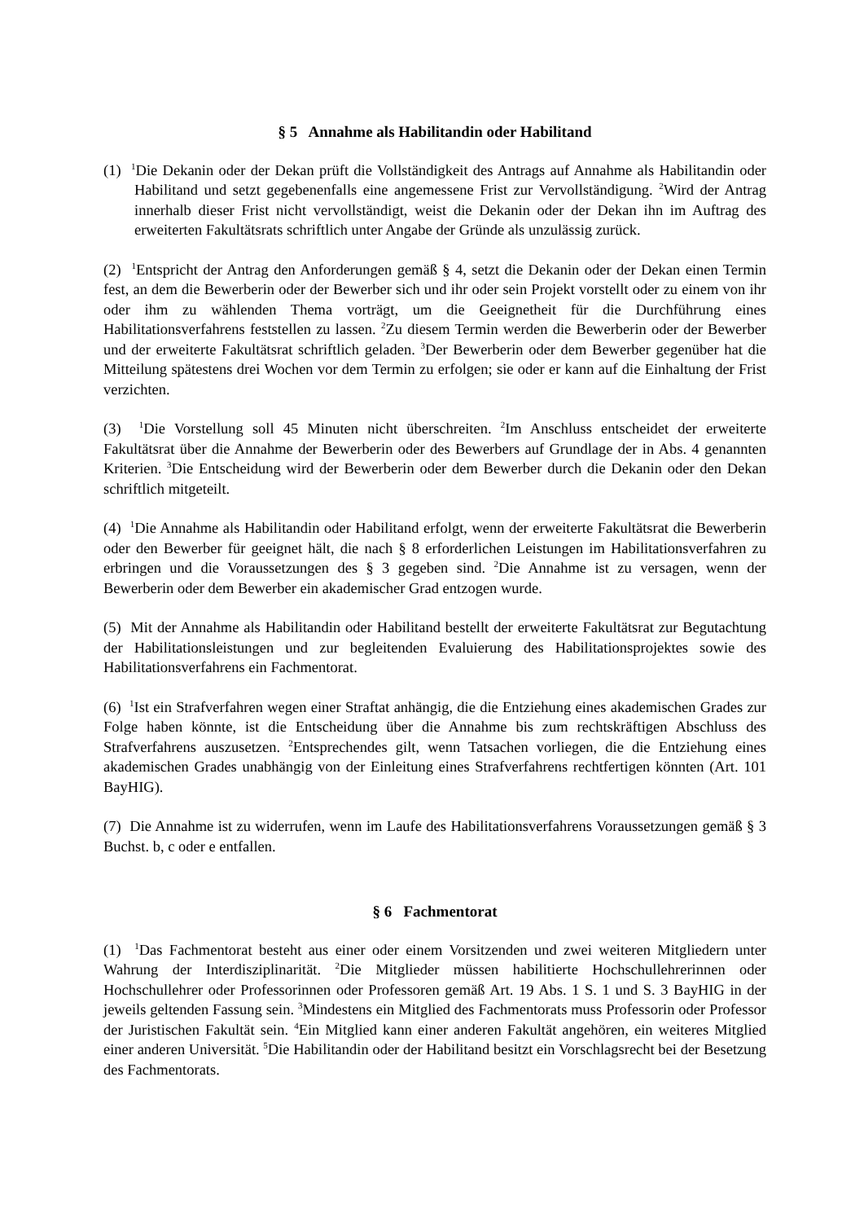§ 5 Annahme als Habilitandin oder Habilitand
(1) <sup>1</sup>Die Dekanin oder der Dekan prüft die Vollständigkeit des Antrags auf Annahme als Habilitandin oder Habilitand und setzt gegebenenfalls eine angemessene Frist zur Vervollständigung. <sup>2</sup>Wird der Antrag innerhalb dieser Frist nicht vervollständigt, weist die Dekanin oder der Dekan ihn im Auftrag des erweiterten Fakultätsrats schriftlich unter Angabe der Gründe als unzulässig zurück.
(2) <sup>1</sup>Entspricht der Antrag den Anforderungen gemäß § 4, setzt die Dekanin oder der Dekan einen Termin fest, an dem die Bewerberin oder der Bewerber sich und ihr oder sein Projekt vorstellt oder zu einem von ihr oder ihm zu wählenden Thema vorträgt, um die Geeignetheit für die Durchführung eines Habilitationsverfahrens feststellen zu lassen. <sup>2</sup>Zu diesem Termin werden die Bewerberin oder der Bewerber und der erweiterte Fakultätsrat schriftlich geladen. <sup>3</sup>Der Bewerberin oder dem Bewerber gegenüber hat die Mitteilung spätestens drei Wochen vor dem Termin zu erfolgen; sie oder er kann auf die Einhaltung der Frist verzichten.
(3) <sup>1</sup>Die Vorstellung soll 45 Minuten nicht überschreiten. <sup>2</sup>Im Anschluss entscheidet der erweiterte Fakultätsrat über die Annahme der Bewerberin oder des Bewerbers auf Grundlage der in Abs. 4 genannten Kriterien. <sup>3</sup>Die Entscheidung wird der Bewerberin oder dem Bewerber durch die Dekanin oder den Dekan schriftlich mitgeteilt.
(4) <sup>1</sup>Die Annahme als Habilitandin oder Habilitand erfolgt, wenn der erweiterte Fakultätsrat die Bewerberin oder den Bewerber für geeignet hält, die nach § 8 erforderlichen Leistungen im Habilitationsverfahren zu erbringen und die Voraussetzungen des § 3 gegeben sind. <sup>2</sup>Die Annahme ist zu versagen, wenn der Bewerberin oder dem Bewerber ein akademischer Grad entzogen wurde.
(5) Mit der Annahme als Habilitandin oder Habilitand bestellt der erweiterte Fakultätsrat zur Begutachtung der Habilitationsleistungen und zur begleitenden Evaluierung des Habilitationsprojektes sowie des Habilitationsverfahrens ein Fachmentorat.
(6) <sup>1</sup>Ist ein Strafverfahren wegen einer Straftat anhängig, die die Entziehung eines akademischen Grades zur Folge haben könnte, ist die Entscheidung über die Annahme bis zum rechtskräftigen Abschluss des Strafverfahrens auszusetzen. <sup>2</sup>Entsprechendes gilt, wenn Tatsachen vorliegen, die die Entziehung eines akademischen Grades unabhängig von der Einleitung eines Strafverfahrens rechtfertigen könnten (Art. 101 BayHIG).
(7) Die Annahme ist zu widerrufen, wenn im Laufe des Habilitationsverfahrens Voraussetzungen gemäß § 3 Buchst. b, c oder e entfallen.
§ 6 Fachmentorat
(1) <sup>1</sup>Das Fachmentorat besteht aus einer oder einem Vorsitzenden und zwei weiteren Mitgliedern unter Wahrung der Interdisziplinarität. <sup>2</sup>Die Mitglieder müssen habilitierte Hochschullehrerinnen oder Hochschullehrer oder Professorinnen oder Professoren gemäß Art. 19 Abs. 1 S. 1 und S. 3 BayHIG in der jeweils geltenden Fassung sein. <sup>3</sup>Mindestens ein Mitglied des Fachmentorats muss Professorin oder Professor der Juristischen Fakultät sein. <sup>4</sup>Ein Mitglied kann einer anderen Fakultät angehören, ein weiteres Mitglied einer anderen Universität. <sup>5</sup>Die Habilitandin oder der Habilitand besitzt ein Vorschlagsrecht bei der Besetzung des Fachmentorats.